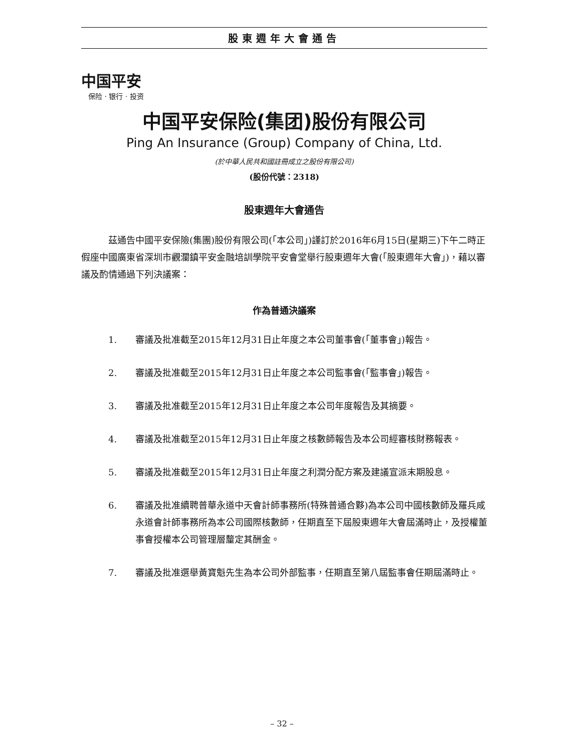股東週年大會通告
中国平安
保险 · 银行 · 投资
中国平安保险(集团)股份有限公司
Ping An Insurance (Group) Company of China, Ltd.
(於中華人民共和國註冊成立之股份有限公司)
(股份代號：2318)
股東週年大會通告
茲通告中國平安保險(集團)股份有限公司(「本公司」)謹訂於2016年6月15日(星期三)下午二時正假座中國廣東省深圳市觀瀾鎮平安金融培訓學院平安會堂舉行股東週年大會(「股東週年大會」)，藉以審議及酌情通過下列決議案：
作為普通決議案
1. 審議及批准截至2015年12月31日止年度之本公司董事會(「董事會」)報告。
2. 審議及批准截至2015年12月31日止年度之本公司監事會(「監事會」)報告。
3. 審議及批准截至2015年12月31日止年度之本公司年度報告及其摘要。
4. 審議及批准截至2015年12月31日止年度之核數師報告及本公司經審核財務報表。
5. 審議及批准截至2015年12月31日止年度之利潤分配方案及建議宣派末期股息。
6. 審議及批准續聘普華永道中天會計師事務所(特殊普通合夥)為本公司中國核數師及羅兵咸永道會計師事務所為本公司國際核數師，任期直至下屆股東週年大會屆滿時止，及授權董事會授權本公司管理層釐定其酬金。
7. 審議及批准選舉黃寶魁先生為本公司外部監事，任期直至第八屆監事會任期屆滿時止。
– 32 –